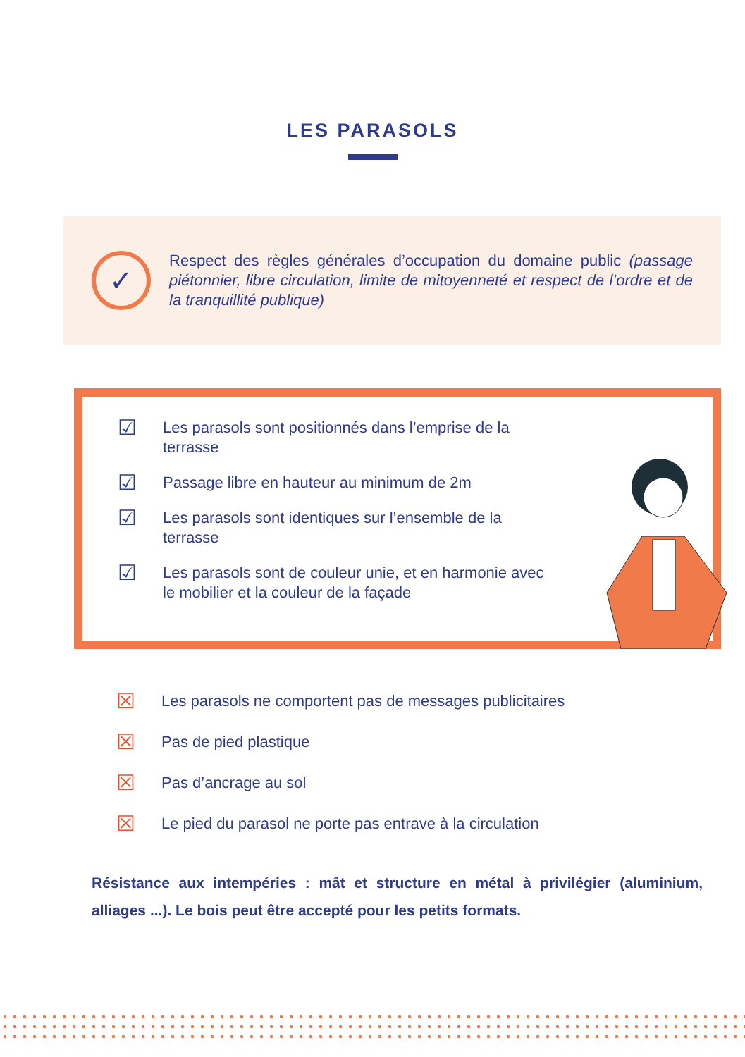LES PARASOLS
✓
Respect des règles générales d’occupation du domaine public (passage piétonnier, libre circulation, limite de mitoyenneté et respect de l’ordre et de la tranquillité publique)
☑ Les parasols sont positionnés dans l’emprise de la terrasse
☑ Passage libre en hauteur au minimum de 2m
☑ Les parasols sont identiques sur l’ensemble de la terrasse
☑ Les parasols sont de couleur unie, et en harmonie avec le mobilier et la couleur de la façade
☒ Les parasols ne comportent pas de messages publicitaires
☒ Pas de pied plastique
☒ Pas d’ancrage au sol
☒ Le pied du parasol ne porte pas entrave à la circulation
Résistance aux intempéries : mât et structure en métal à privilégier (aluminium, alliages ...). Le bois peut être accepté pour les petits formats.